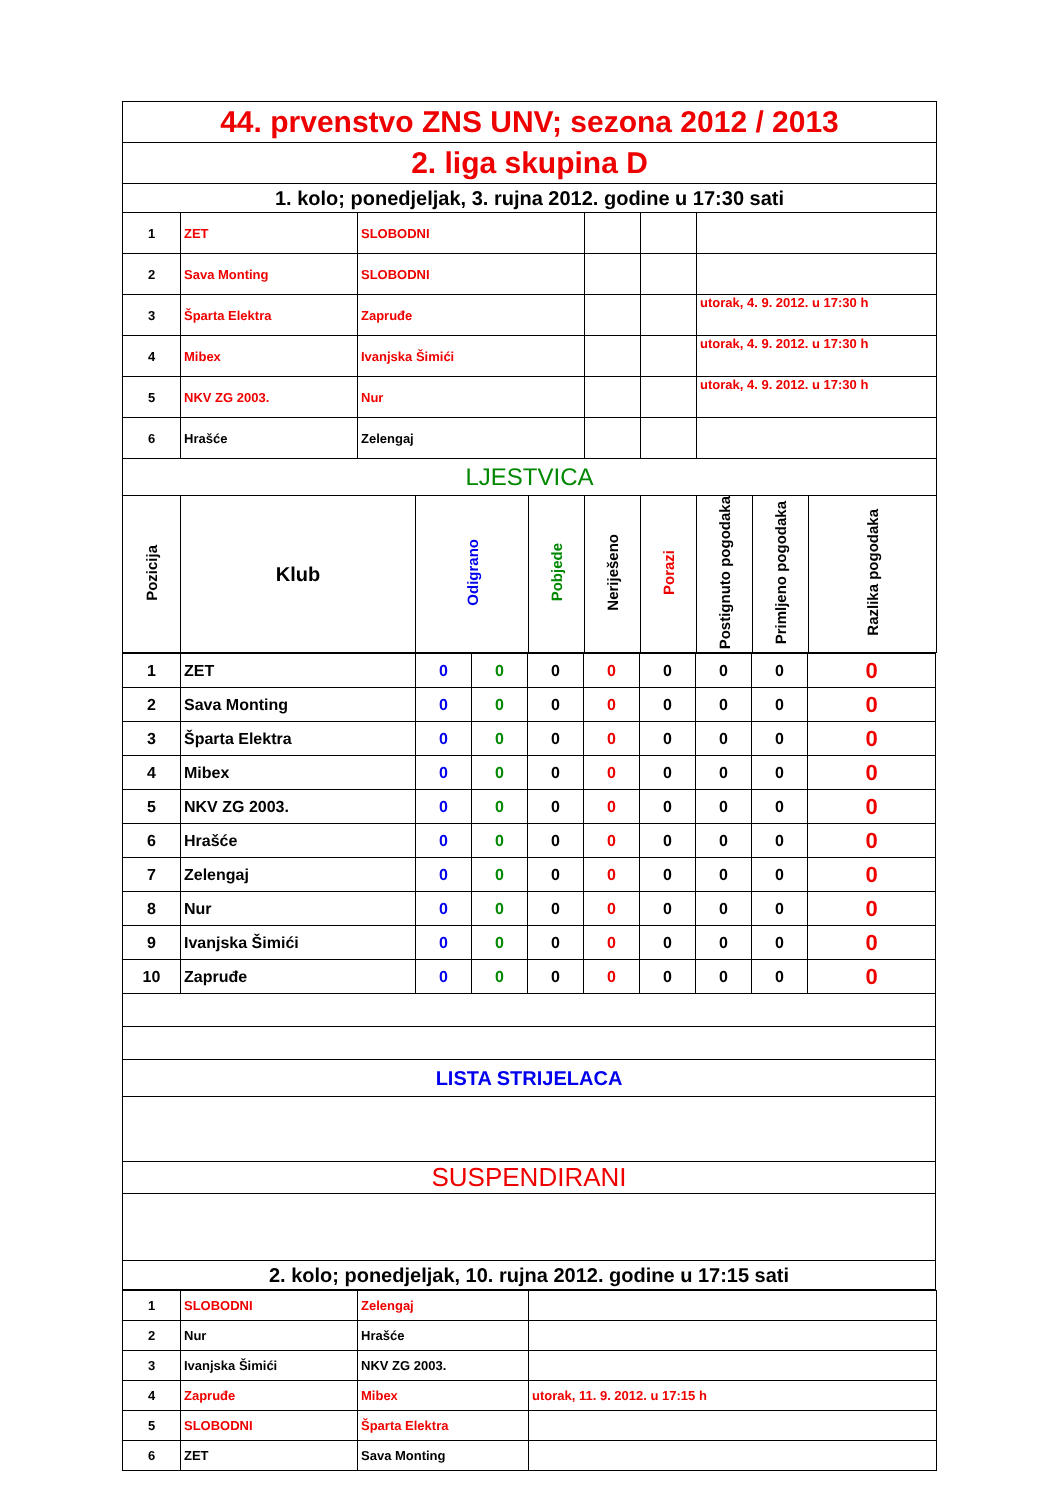| 44. prvenstvo ZNS UNV; sezona 2012 / 2013 | | | | | | | | | |
| 2. liga skupina D | | | | | | | | | |
| 1. kolo; ponedjeljak, 3. rujna 2012. godine u 17:30 sati | | | | | | | | | |
| 1 | ZET | SLOBODNI | | | | | | | |
| 2 | Sava Monting | SLOBODNI | | | | | | | |
| 3 | Šparta Elektra | Zapruđe | | | | | utorak, 4. 9. 2012. u 17:30 h | | |
| 4 | Mibex | Ivanjska Šimići | | | | | utorak, 4. 9. 2012. u 17:30 h | | |
| 5 | NKV ZG 2003. | Nur | | | | | utorak, 4. 9. 2012. u 17:30 h | | |
| 6 | Hrašće | Zelengaj | | | | | | | |
| LJESTVICA | | | | | | | | | |
| Pozicija | Klub | | Odigrano | Pobjede | Neriješeno | Porazi | Postignuto pogodaka | Primljeno pogodaka | Razlika pogodaka |
| 1 | ZET | 0 | 0 | 0 | 0 | 0 | 0 | 0 | 0 |
| 2 | Sava Monting | 0 | 0 | 0 | 0 | 0 | 0 | 0 | 0 |
| 3 | Šparta Elektra | 0 | 0 | 0 | 0 | 0 | 0 | 0 | 0 |
| 4 | Mibex | 0 | 0 | 0 | 0 | 0 | 0 | 0 | 0 |
| 5 | NKV ZG 2003. | 0 | 0 | 0 | 0 | 0 | 0 | 0 | 0 |
| 6 | Hrašće | 0 | 0 | 0 | 0 | 0 | 0 | 0 | 0 |
| 7 | Zelengaj | 0 | 0 | 0 | 0 | 0 | 0 | 0 | 0 |
| 8 | Nur | 0 | 0 | 0 | 0 | 0 | 0 | 0 | 0 |
| 9 | Ivanjska Šimići | 0 | 0 | 0 | 0 | 0 | 0 | 0 | 0 |
| 10 | Zapruđe | 0 | 0 | 0 | 0 | 0 | 0 | 0 | 0 |
| LISTA STRIJELACA | | | | | | | | | |
| SUSPENDIRANI | | | | | | | | | |
| 2. kolo; ponedjeljak, 10. rujna 2012. godine u 17:15 sati | | | | | | | | | |
| 1 | SLOBODNI | Zelengaj | |
| 2 | Nur | Hrašće | |
| 3 | Ivanjska Šimići | NKV ZG 2003. | |
| 4 | Zapruđe | Mibex | utorak, 11. 9. 2012. u 17:15 h |
| 5 | SLOBODNI | Šparta Elektra | |
| 6 | ZET | Sava Monting | |